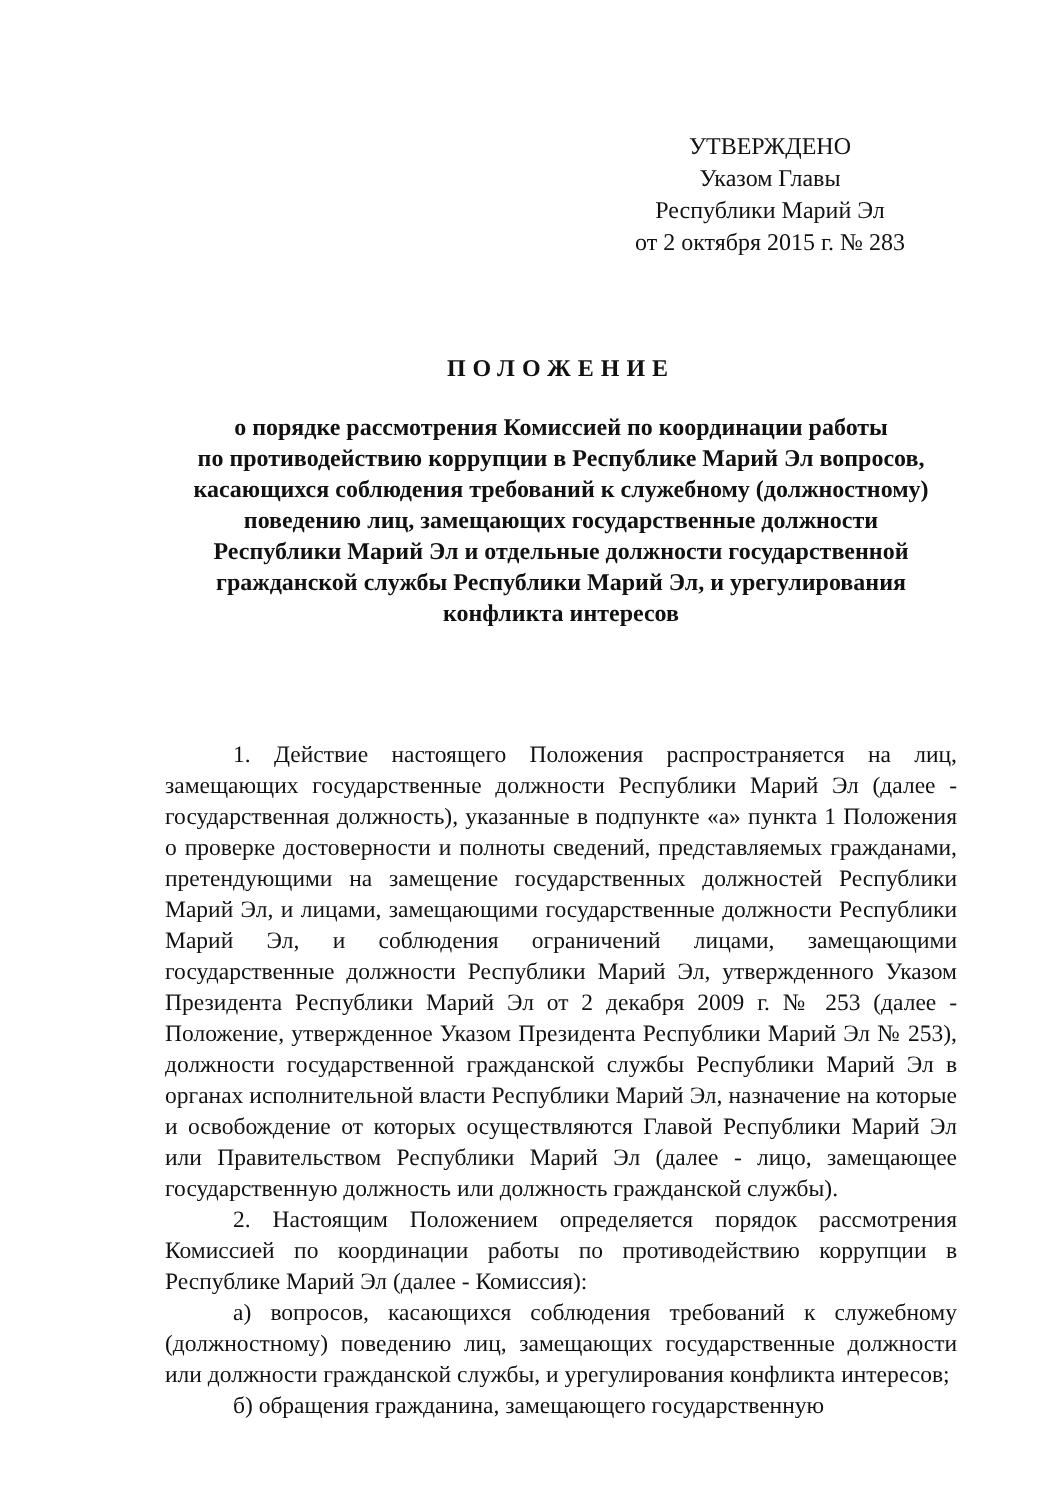УТВЕРЖДЕНО
Указом Главы
Республики Марий Эл
от 2 октября 2015 г. № 283
ПОЛОЖЕНИЕ
о порядке рассмотрения Комиссией по координации работы
по противодействию коррупции в Республике Марий Эл вопросов,
касающихся соблюдения требований к служебному (должностному)
поведению лиц, замещающих государственные должности
Республики Марий Эл и отдельные должности государственной
гражданской службы Республики Марий Эл, и урегулирования
конфликта интересов
1. Действие настоящего Положения распространяется на лиц, замещающих государственные должности Республики Марий Эл (далее - государственная должность), указанные в подпункте «а» пункта 1 Положения о проверке достоверности и полноты сведений, представляемых гражданами, претендующими на замещение государственных должностей Республики Марий Эл, и лицами, замещающими государственные должности Республики Марий Эл, и соблюдения ограничений лицами, замещающими государственные должности Республики Марий Эл, утвержденного Указом Президента Республики Марий Эл от 2 декабря 2009 г. № 253 (далее - Положение, утвержденное Указом Президента Республики Марий Эл № 253), должности государственной гражданской службы Республики Марий Эл в органах исполнительной власти Республики Марий Эл, назначение на которые и освобождение от которых осуществляются Главой Республики Марий Эл или Правительством Республики Марий Эл (далее - лицо, замещающее государственную должность или должность гражданской службы).
2. Настоящим Положением определяется порядок рассмотрения Комиссией по координации работы по противодействию коррупции в Республике Марий Эл (далее - Комиссия):
а) вопросов, касающихся соблюдения требований к служебному (должностному) поведению лиц, замещающих государственные должности или должности гражданской службы, и урегулирования конфликта интересов;
б) обращения гражданина, замещающего государственную